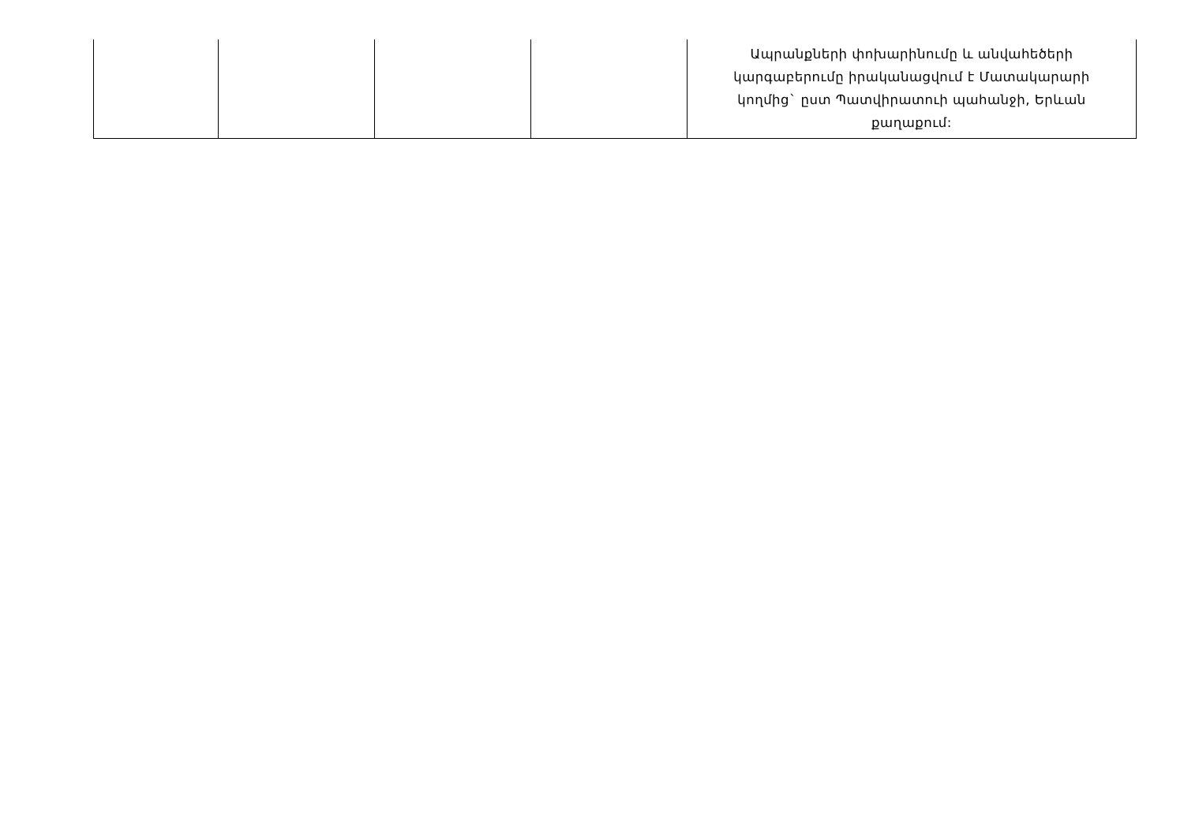| | | | | Ապրանքների փոխարինումը և անվահեծերի կարգաբերումը իրականացվում է Մատակարարի կողմից` ըստ Պատվիրատուի պահանջի, Երևան քաղաքում: |